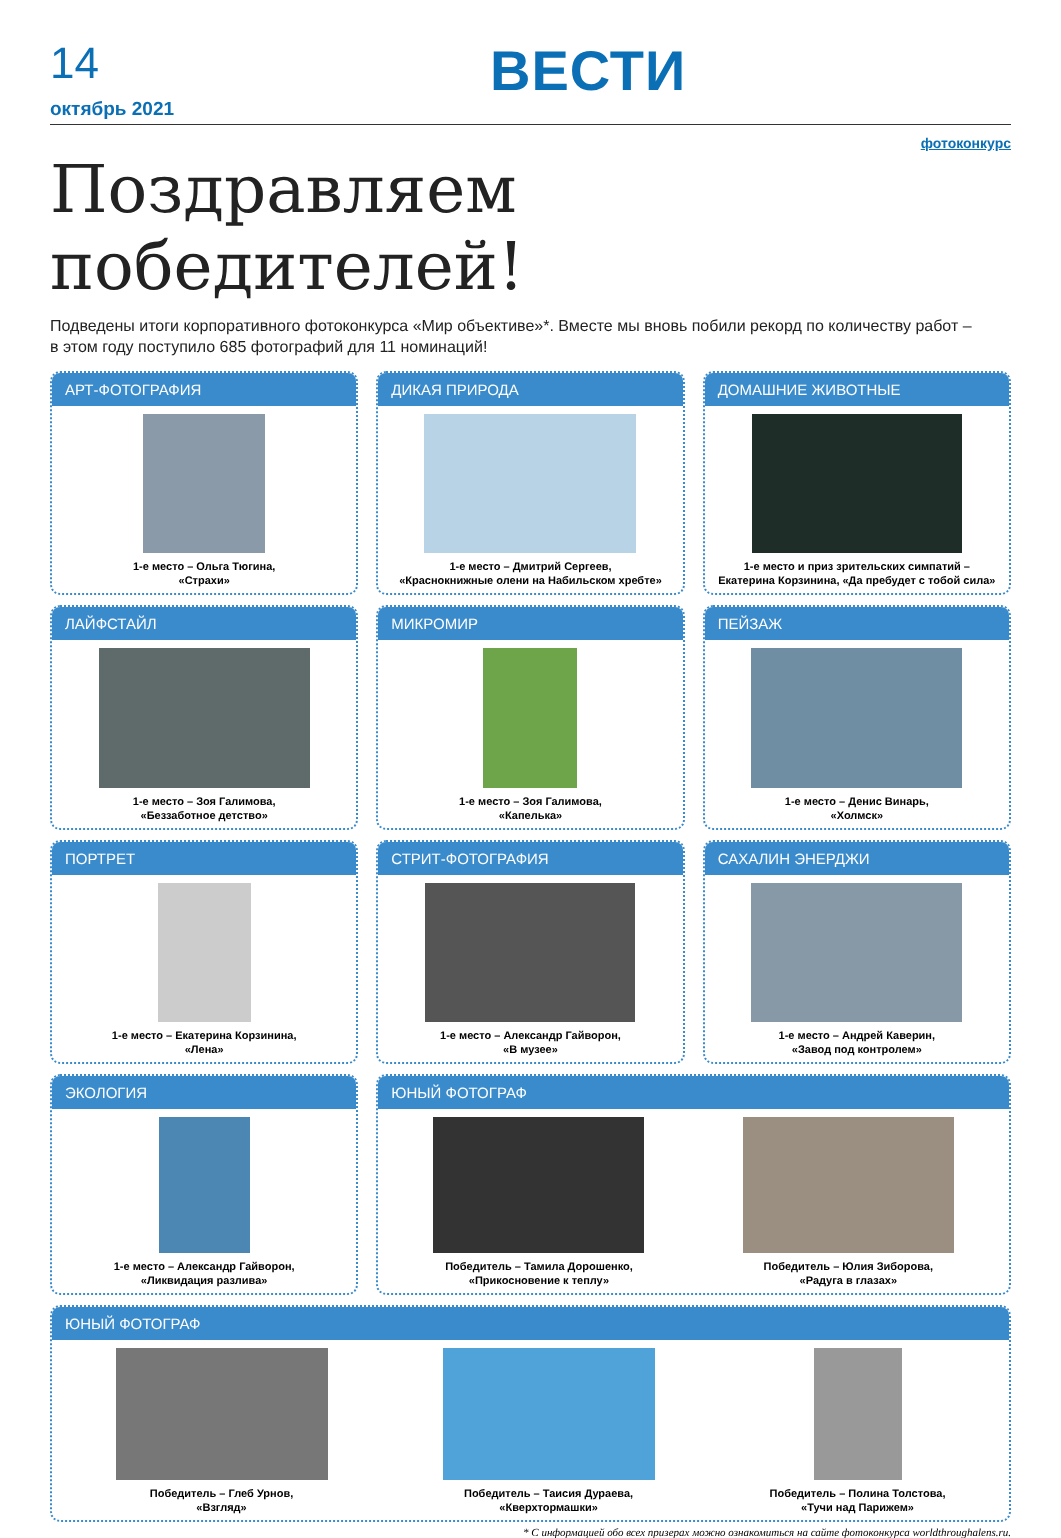14
ВЕСТИ
октябрь 2021
фотоконкурс
Поздравляем победителей!
Подведены итоги корпоративного фотоконкурса «Мир объективе»*. Вместе мы вновь побили рекорд по количеству работ –
в этом году поступило 685 фотографий для 11 номинаций!
АРТ-ФОТОГРАФИЯ
1-е место – Ольга Тюгина,
«Страхи»
ДИКАЯ ПРИРОДА
1-е место – Дмитрий Сергеев,
«Краснокнижные олени на Набильском хребте»
ДОМАШНИЕ ЖИВОТНЫЕ
1-е место и приз зрительских симпатий –
Екатерина Корзинина, «Да пребудет с тобой сила»
ЛАЙФСТАЙЛ
1-е место – Зоя Галимова,
«Беззаботное детство»
МИКРОМИР
1-е место – Зоя Галимова,
«Капелька»
ПЕЙЗАЖ
1-е место – Денис Винарь,
«Холмск»
ПОРТРЕТ
1-е место – Екатерина Корзинина,
«Лена»
СТРИТ-ФОТОГРАФИЯ
1-е место – Александр Гайворон,
«В музее»
САХАЛИН ЭНЕРДЖИ
1-е место – Андрей Каверин,
«Завод под контролем»
ЭКОЛОГИЯ
1-е место – Александр Гайворон,
«Ликвидация разлива»
ЮНЫЙ ФОТОГРАФ
Победитель – Тамила Дорошенко,
«Прикосновение к теплу»
Победитель – Юлия Зиборова,
«Радуга в глазах»
ЮНЫЙ ФОТОГРАФ
Победитель – Глеб Урнов,
«Взгляд»
Победитель – Таисия Дураева,
«Кверхтормашки»
Победитель – Полина Толстова,
«Тучи над Парижем»
* С информацией обо всех призерах можно ознакомиться на сайте фотоконкурса worldthroughalens.ru.